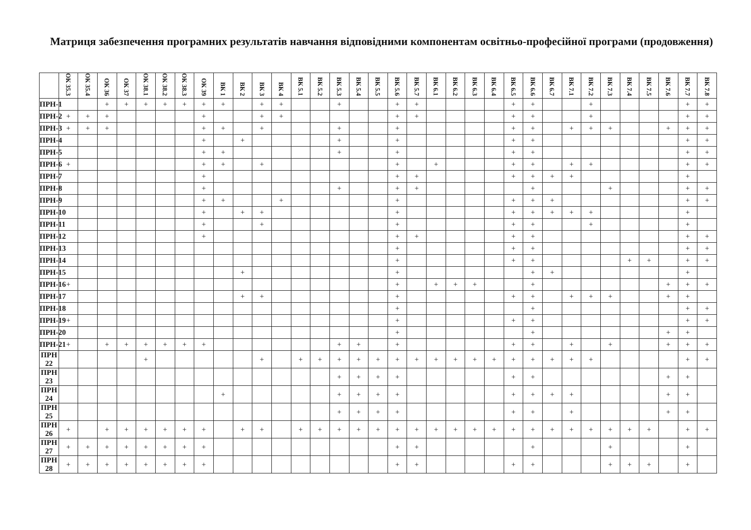Матриця забезпечення програмних результатів навчання відповідними компонентам освітньо-професійної програми (продовження)
| | ОК 35.3 | ОК 35.4 | ОК 36 | ОК 37 | ОК 38.1 | ОК 38.2 | ОК 38.3 | ОК 39 | ВК 1 | ВК 2 | ВК 3 | ВК 4 | ВК 5.1 | ВК 5.2 | ВК 5.3 | ВК 5.4 | ВК 5.5 | ВК 5.6 | ВК 5.7 | ВК 6.1 | ВК 6.2 | ВК 6.3 | ВК 6.4 | ВК 6.5 | ВК 6.6 | ВК 6.7 | ВК 7.1 | ВК 7.2 | ВК 7.3 | ВК 7.4 | ВК 7.5 | ВК 7.6 | ВК 7.7 | ВК 7.8 |
| --- | --- | --- | --- | --- | --- | --- | --- | --- | --- | --- | --- | --- | --- | --- | --- | --- | --- | --- | --- | --- | --- | --- | --- | --- | --- | --- | --- | --- | --- | --- | --- | --- | --- | --- |
| ПРН-1 | | | + | + | + | + | + | + | + | | + | + | | | + | | | + | + | | | | | + | + | | | + | | | | | + | + |
| ПРН-2 | + | + | + | | | | | + | | | + | + | | | | | | + | + | | | | | + | + | | | + | | | | | + | + |
| ПРН-3 | + | + | + | | | | | + | + | | + | | | | + | | | + | | | | | | + | + | | + | + | + | | | + | + | + |
| ПРН-4 | | | | | | | | + | | + | | | | | + | | | + | | | | | | + | + | | | | | | | | + | + |
| ПРН-5 | | | | | | | | + | + | | | | | | + | | | + | | | | | | + | + | | | | | | | | + | + |
| ПРН-6 | + | | | | | | | + | + | | + | | | | | | | + | | + | | | | + | + | | + | + | | | | | + | + |
| ПРН-7 | | | | | | | | + | | | | | | | | | | + | + | | | | | + | + | + | + | | | | | | + | |
| ПРН-8 | | | | | | | | + | | | | | | | + | | | + | + | | | | | | + | | | | + | | | | + | + |
| ПРН-9 | | | | | | | | + | + | | | + | | | | | | + | | | | | | + | + | + | | | | | | | + | + |
| ПРН-10 | | | | | | | | + | | + | + | | | | | | | + | | | | | | + | + | + | + | + | | | | | + | |
| ПРН-11 | | | | | | | | + | | | + | | | | | | | + | | | | | | + | + | | | + | | | | | + | |
| ПРН-12 | | | | | | | | + | | | | | | | | | | + | + | | | | | + | + | | | | | | | | + | + |
| ПРН-13 | | | | | | | | | | | | | | | | | | + | | | | | | + | + | | | | | | | | + | + |
| ПРН-14 | | | | | | | | | | | | | | | | | | + | | | | | | + | + | | | | | + | + | | + | + |
| ПРН-15 | | | | | | | | | | + | | | | | | | | + | | | | | | | + | + | | | | | | | + | |
| ПРН-16 | + | | | | | | | | | | | | | | | | | + | | + | + | + | | | + | | | | | | | + | + | + |
| ПРН-17 | | | | | | | | | | + | + | | | | | | | + | | | | | | + | + | | + | + | + | | | + | + | |
| ПРН-18 | | | | | | | | | | | | | | | | | | + | | | | | | | + | | | | | | | | + | + |
| ПРН-19 | + | | | | | | | | | | | | | | | | | + | | | | | | + | + | | | | | | | | + | + |
| ПРН-20 | | | | | | | | | | | | | | | | | | + | | | | | | | + | | | | | | | + | + | |
| ПРН-21 | + | | + | + | + | + | + | + | | | | | | | + | + | | + | | | | | | + | + | | + | | + | | | + | + | + |
| ПРН 22 | | | | | + | | | | | | + | | + | + | + | + | + | + | + | + | + | + | + | + | + | + | + | + | | | | | + | + |
| ПРН 23 | | | | | | | | | | | | | | | + | + | + | + | | | | | | + | + | | | | | | | + | + | |
| ПРН 24 | | | | | | | | | + | | | | | | + | + | + | + | | | | | | + | + | + | + | | | | | + | + | |
| ПРН 25 | | | | | | | | | | | | | | | + | + | + | + | | | | | | + | + | | + | | | | | + | + | |
| ПРН 26 | + | | + | + | + | + | + | + | | + | + | | + | + | + | + | + | + | + | + | + | + | + | + | + | + | + | + | + | + | + | | + | + |
| ПРН 27 | + | + | + | + | + | + | + | + | | | | | | | | | | + | + | | | | | | + | | | | + | | | | + | |
| ПРН 28 | + | + | + | + | + | + | + | + | | | | | | | | | | + | + | | | | | + | + | | | | + | + | + | | + | |